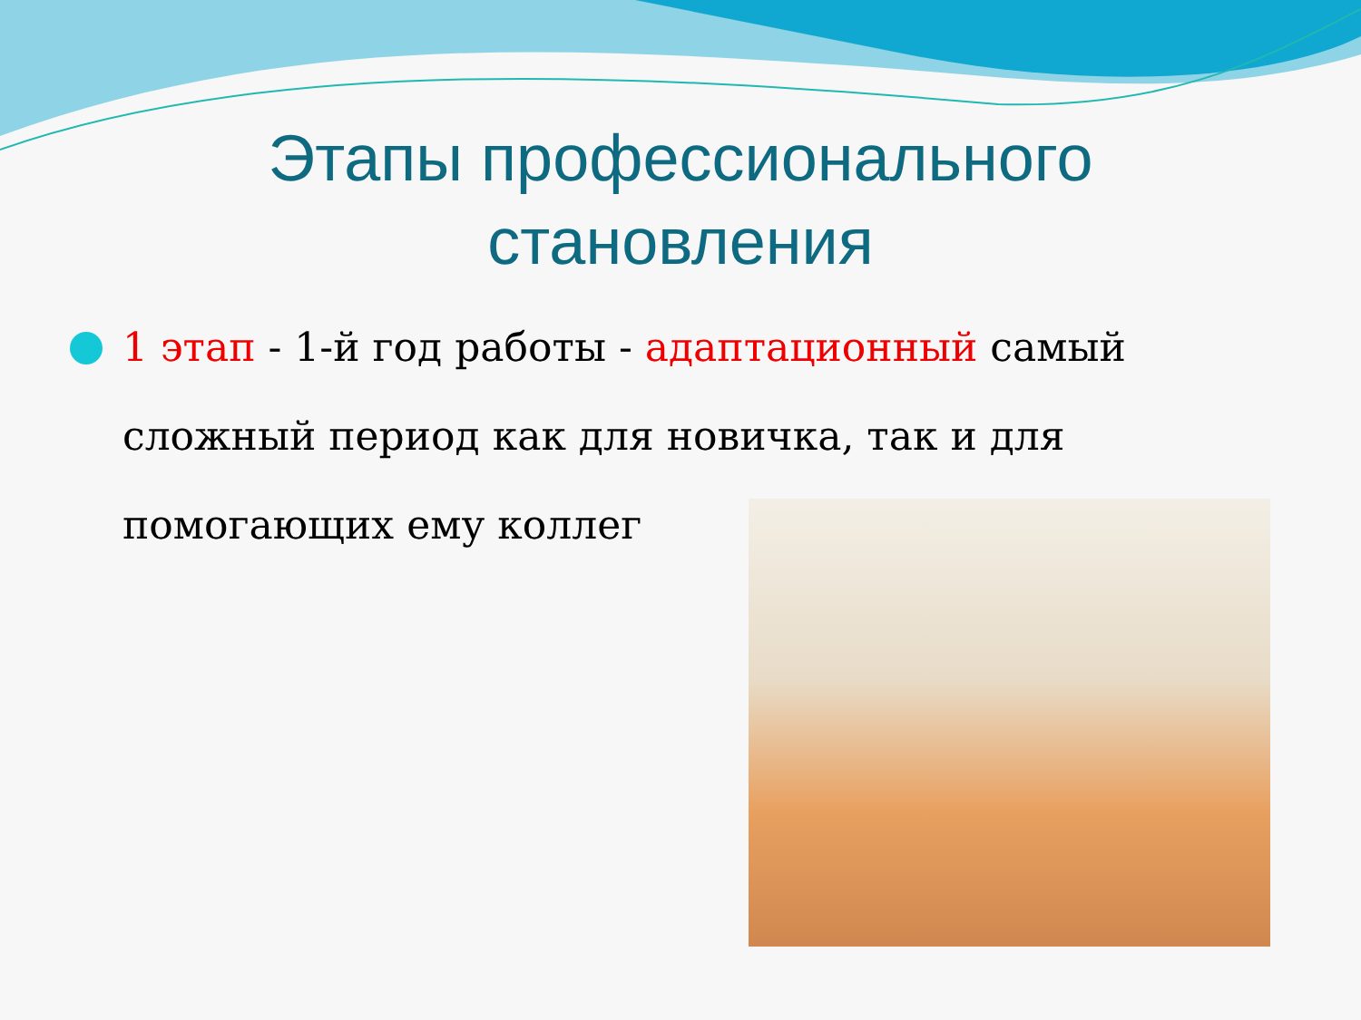Этапы профессионального
становления
1 этап - 1-й год работы - адаптационный самый сложный период как для новичка, так и для помогающих ему коллег